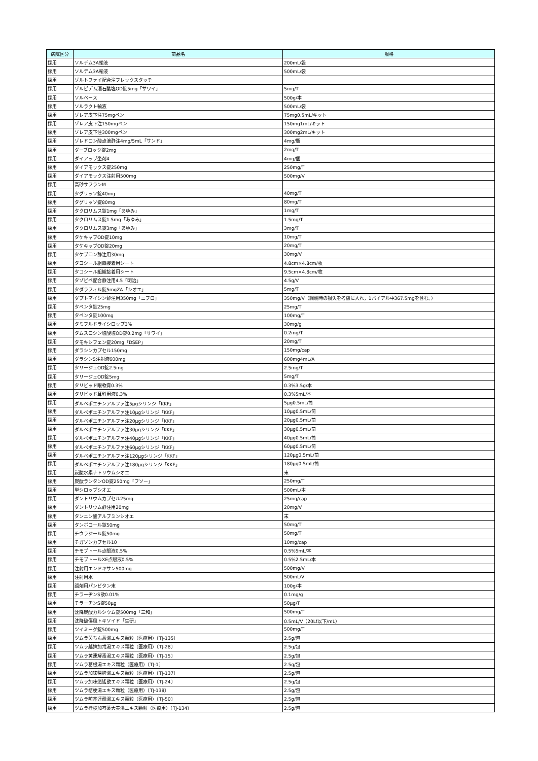| 病院区分 | 商品名 | 規格 |
| --- | --- | --- |
| 採用 | ソルデム3A輸液 | 200mL/袋 |
| 採用 | ソルデム3A輸液 | 500mL/袋 |
| 採用 | ゾルトファイ配合注フレックスタッチ | |
| 採用 | ゾルピデム酒石酸塩OD錠5mg「サワイ」 | 5mg/T |
| 採用 | ソルベース | 500g/本 |
| 採用 | ソルラクト輸液 | 500mL/袋 |
| 採用 | ゾレア皮下注75mgペン | 75mg0.5mL/キット |
| 採用 | ゾレア皮下注150mgペン | 150mg1mL/キット |
| 採用 | ゾレア皮下注300mgペン | 300mg2mL/キット |
| 採用 | ゾレドロン酸点滴静注4mg/5mL「サンド」 | 4mg/瓶 |
| 採用 | ダーブロック錠2mg | 2mg/T |
| 採用 | ダイアップ坐剤4 | 4mg/個 |
| 採用 | ダイアモックス錠250mg | 250mg/T |
| 採用 | ダイアモックス注射用500mg | 500mg/V |
| 採用 | 高砂サフランM | |
| 採用 | タグリッソ錠40mg | 40mg/T |
| 採用 | タグリッソ錠80mg | 80mg/T |
| 採用 | タクロリムス錠1mg「あゆみ」 | 1mg/T |
| 採用 | タクロリムス錠1.5mg「あゆみ」 | 1.5mg/T |
| 採用 | タクロリムス錠3mg「あゆみ」 | 3mg/T |
| 採用 | タケキャブOD錠10mg | 10mg/T |
| 採用 | タケキャブOD錠20mg | 20mg/T |
| 採用 | タケプロン静注用30mg | 30mg/V |
| 採用 | タコシール組織接着用シート | 4.8cm×4.8cm/枚 |
| 採用 | タコシール組織接着用シート | 9.5cm×4.8cm/枚 |
| 採用 | タゾピペ配合静注用4.5「明治」 | 4.5g/V |
| 採用 | タダラフィル錠5mgZA「シオエ」 | 5mg/T |
| 採用 | ダプトマイシン静注用350mg「ニプロ」 | 350mg/V（調製時の損失を考慮に入れ，1バイアル中367.5mgを含む。） |
| 採用 | タペンタ錠25mg | 25mg/T |
| 採用 | タペンタ錠100mg | 100mg/T |
| 採用 | タミフルドライシロップ3% | 30mg/g |
| 採用 | タムスロシン塩酸塩OD錠0.2mg「サワイ」 | 0.2mg/T |
| 採用 | タモキシフェン錠20mg「DSEP」 | 20mg/T |
| 採用 | ダラシンカプセル150mg | 150mg/cap |
| 採用 | ダラシンS注射液600mg | 600mg4mL/A |
| 採用 | タリージェOD錠2.5mg | 2.5mg/T |
| 採用 | タリージェOD錠5mg | 5mg/T |
| 採用 | タリビッド眼軟膏0.3% | 0.3%3.5g/本 |
| 採用 | タリビッド耳科用液0.3% | 0.3%5mL/本 |
| 採用 | ダルベポエチンアルファ注5μgシリンジ「KKF」 | 5μg0.5mL/筒 |
| 採用 | ダルベポエチンアルファ注10μgシリンジ「KKF」 | 10μg0.5mL/筒 |
| 採用 | ダルベポエチンアルファ注20μgシリンジ「KKF」 | 20μg0.5mL/筒 |
| 採用 | ダルベポエチンアルファ注30μgシリンジ「KKF」 | 30μg0.5mL/筒 |
| 採用 | ダルベポエチンアルファ注40μgシリンジ「KKF」 | 40μg0.5mL/筒 |
| 採用 | ダルベポエチンアルファ注60μgシリンジ「KKF」 | 60μg0.5mL/筒 |
| 採用 | ダルベポエチンアルファ注120μgシリンジ「KKF」 | 120μg0.5mL/筒 |
| 採用 | ダルベポエチンアルファ注180μgシリンジ「KKF」 | 180μg0.5mL/筒 |
| 採用 | 炭酸水素ナトリウムシオエ | 末 |
| 採用 | 炭酸ランタンOD錠250mg「フソー」 | 250mg/T |
| 採用 | 単シロップシオエ | 500mL/本 |
| 採用 | ダントリウムカプセル25mg | 25mg/cap |
| 採用 | ダントリウム静注用20mg | 20mg/V |
| 採用 | タンニン酸アルブミンシオエ | 末 |
| 採用 | タンボコール錠50mg | 50mg/T |
| 採用 | チウラジール錠50mg | 50mg/T |
| 採用 | チガソンカプセル10 | 10mg/cap |
| 採用 | チモプトール点眼液0.5% | 0.5%5mL/本 |
| 採用 | チモプトールXE点眼液0.5% | 0.5%2.5mL/本 |
| 採用 | 注射用エンドキサン500mg | 500mg/V |
| 採用 | 注射用水 | 500mL/V |
| 採用 | 調剤用パンビタン末 | 100g/本 |
| 採用 | チラーヂンS散0.01% | 0.1mg/g |
| 採用 | チラーヂンS錠50μg | 50μg/T |
| 採用 | 沈降炭酸カルシウム錠500mg「三和」 | 500mg/T |
| 採用 | 沈降破傷風トキソイド「生研」 | 0.5mL/V（20Lf以下/mL） |
| 採用 | ツイミーグ錠500mg | 500mg/T |
| 採用 | ツムラ茵ちん蒿湯エキス顆粒（医療用）〔TJ-135〕 | 2.5g/包 |
| 採用 | ツムラ越婢加朮湯エキス顆粒（医療用）〔TJ-28〕 | 2.5g/包 |
| 採用 | ツムラ黄連解毒湯エキス顆粒（医療用）〔TJ-15〕 | 2.5g/包 |
| 採用 | ツムラ葛根湯エキス顆粒（医療用）〔TJ-1〕 | 2.5g/包 |
| 採用 | ツムラ加味帰脾湯エキス顆粒（医療用）〔TJ-137〕 | 2.5g/包 |
| 採用 | ツムラ加味逍遙散エキス顆粒（医療用）〔TJ-24〕 | 2.5g/包 |
| 採用 | ツムラ桔梗湯エキス顆粒（医療用）〔TJ-138〕 | 2.5g/包 |
| 採用 | ツムラ荊芥連翹湯エキス顆粒（医療用）〔TJ-50〕 | 2.5g/包 |
| 採用 | ツムラ桂枝加芍薬大黄湯エキス顆粒（医療用）〔TJ-134〕 | 2.5g/包 |